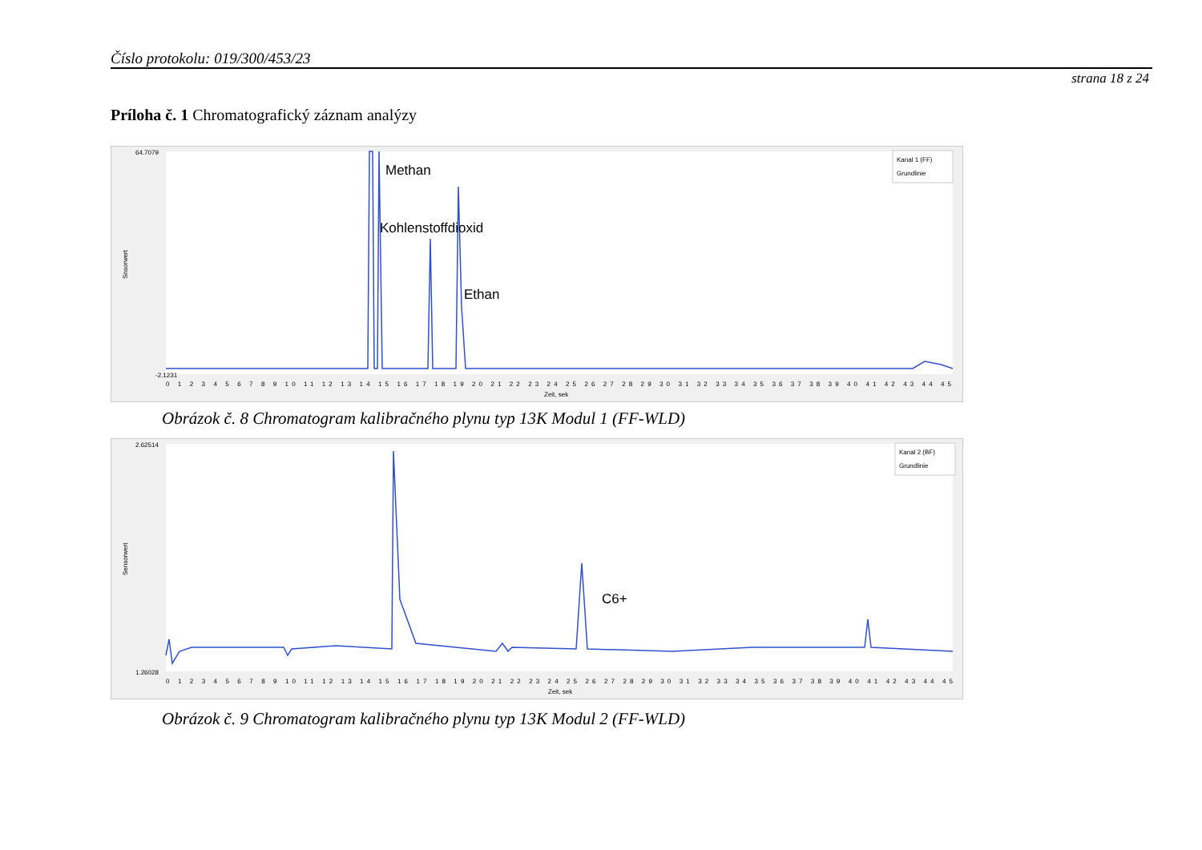Číslo protokolu: 019/300/453/23
strana 18 z 24
Príloha č. 1 Chromatografický záznam analýzy
64.7079
-2.1231
Snsorwert
Methan
Kohlenstoffdioxid
Ethan
Kanal 1 (FF)
Grundlinie
0 1 2 3 4 5 6 7 8 9 10 11 12 13 14 15 16 17 18 19 20 21 22 23 24 25 26 27 28 29 30 31 32 33 34 35 36 37 38 39 40 41 42 43 44 45
Zeit, sek
Obrázok č. 8 Chromatogram kalibračného plynu typ 13K Modul 1 (FF-WLD)
2.62514
1.26028
Sensorwert
C6+
Kanal 2 (BF)
Grundlinie
0 1 2 3 4 5 6 7 8 9 10 11 12 13 14 15 16 17 18 19 20 21 22 23 24 25 26 27 28 29 30 31 32 33 34 35 36 37 38 39 40 41 42 43 44 45
Zeit, sek
Obrázok č. 9 Chromatogram kalibračného plynu typ 13K Modul 2 (FF-WLD)